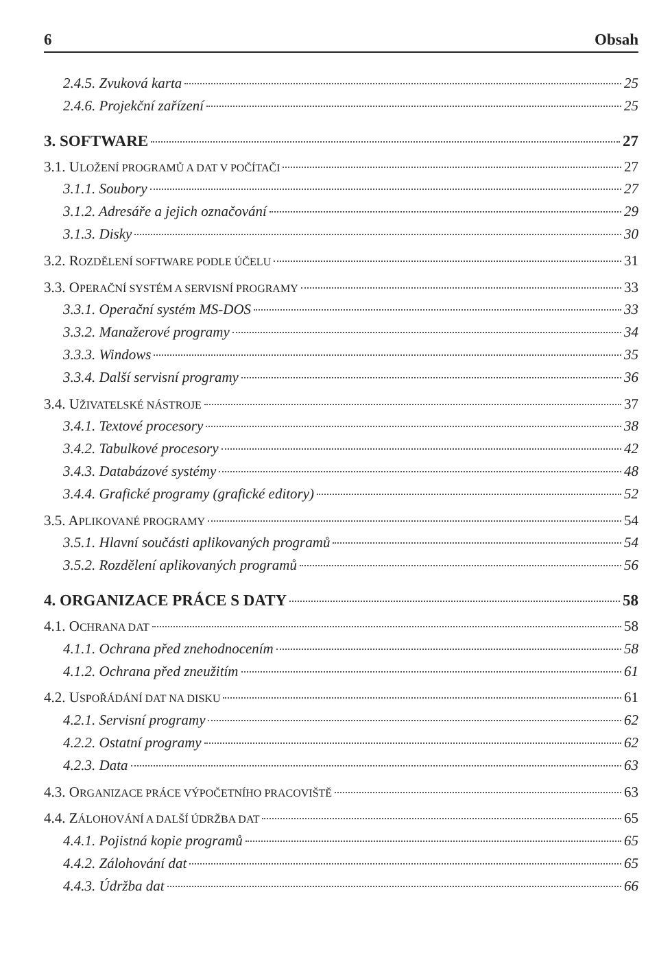6 Obsah
2.4.5. Zvuková karta 25
2.4.6. Projekční zařízení 25
3. SOFTWARE 27
3.1. ULOŽENÍ PROGRAMŮ A DAT V POČÍTAČI 27
3.1.1. Soubory 27
3.1.2. Adresáře a jejich označování 29
3.1.3. Disky 30
3.2. ROZDĚLENÍ SOFTWARE PODLE ÚČELU 31
3.3. OPERAČNÍ SYSTÉM A SERVISNÍ PROGRAMY 33
3.3.1. Operační systém MS-DOS 33
3.3.2. Manažerové programy 34
3.3.3. Windows 35
3.3.4. Další servisní programy 36
3.4. UŽIVATELSKÉ NÁSTROJE 37
3.4.1. Textové procesory 38
3.4.2. Tabulkové procesory 42
3.4.3. Databázové systémy 48
3.4.4. Grafické programy (grafické editory) 52
3.5. APLIKOVANÉ PROGRAMY 54
3.5.1. Hlavní součásti aplikovaných programů 54
3.5.2. Rozdělení aplikovaných programů 56
4. ORGANIZACE PRÁCE S DATY 58
4.1. OCHRANA DAT 58
4.1.1. Ochrana před znehodnocením 58
4.1.2. Ochrana před zneužitím 61
4.2. USPOŘÁDÁNÍ DAT NA DISKU 61
4.2.1. Servisní programy 62
4.2.2. Ostatní programy 62
4.2.3. Data 63
4.3. ORGANIZACE PRÁCE VÝPOČETNÍHO PRACOVIŠTĚ 63
4.4. ZÁLOHOVÁNÍ A DALŠÍ ÚDRŽBA DAT 65
4.4.1. Pojistná kopie programů 65
4.4.2. Zálohování dat 65
4.4.3. Údržba dat 66